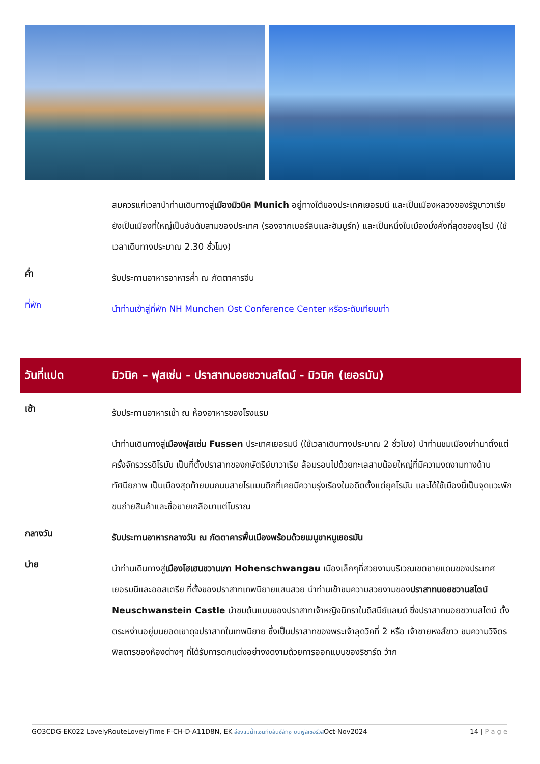สมควรแก่เวลานำท่านเดินทางสู่เมืองมิวนิค Munich อยู่ทางใต้ของประเทศเยอรมนี และเป็นเมืองหลวงของรัฐบาวาเรีย ยังเป็นเมืองที่ใหญ่เป็นอันดับสามของประเทศ (รองจากเบอร์ลินและฮัมบูร์ก) และเป็นหนึ่งในเมืองมั่งคั่งที่สุดของยุโรป (ใช้เวลาเดินทางประมาณ 2.30 ชั่วโมง)
ค่ำ
รับประทานอาหารอาหารค่ำ ณ ภัตตาคารจีน
ที่พัก
นำท่านเข้าสู่ที่พัก NH Munchen Ost Conference Center หรือระดับเทียบเท่า
วันที่แปด
มิวนิค – ฟุสเซ่น - ปราสาทนอยชวานสไตน์ - มิวนิค (เยอรมัน)
เช้า
รับประทานอาหารเช้า ณ ห้องอาหารของโรงแรม
นำท่านเดินทางสู่เมืองฟุสเซ่น Fussen ประเทศเยอรมนี (ใช้เวลาเดินทางประมาณ 2 ชั่วโมง) นำท่านชมเมืองเก่ามาตั้งแต่ครั้งจักรวรรดิโรมัน เป็นที่ตั้งปราสาทของกษัตริย์บาวาเรีย ล้อมรอบไปด้วยทะเลสาบน้อยใหญ่ที่มีความงดงามทางด้านทัศนียภาพ เป็นเมืองสุดท้ายบนถนนสายโรแมนติกที่เคยมีความรุ่งเรืองในอดีตตั้งแต่ยุคโรมัน และได้ใช้เมืองนี้เป็นจุดแวะพักขนถ่ายสินค้าและซื้อขายเกลือมาแต่โบราณ
กลางวัน
รับประทานอาหารกลางวัน ณ ภัตตาคารพื้นเมืองพร้อมด้วยเมนูขาหมูเยอรมัน
บ่าย
นำท่านเดินทางสู่เมืองโฮเฮนชวานเกา Hohenschwangau เมืองเล็กๆที่สวยงามบริเวณเขตชายแดนของประเทศเยอรมนีและออสเตรีย ที่ตั้งของปราสาทเทพนิยายแสนสวย นำท่านเข้าชมความสวยงามของปราสาทนอยชวานสไตน์ Neuschwanstein Castle นำชมต้นแบบของปราสาทเจ้าหญิงนิทราในดิสนีย์แลนด์ ซึ่งปราสาทนอยชวานสไตน์ ตั้งตระหง่านอยู่บนยอดเขาดุจปราสาทในเทพนิยาย ซึ่งเป็นปราสาทของพระเจ้าลุดวิคที่ 2 หรือ เจ้าชายหงส์ขาว ชมความวิจิตรพิสดารของห้องต่างๆ ที่ได้รับการตกแต่งอย่างงดงามด้วยการออกแบบของริชาร์ด ว้าก
GO3CDG-EK022 LovelyRouteLovelyTime F-CH-D-A11D8N, EK ล่องแม่น้ำแซนกับลันซ์ลักซู บินฟูลเซอร์วิสOct-Nov2024
14 | P a g e